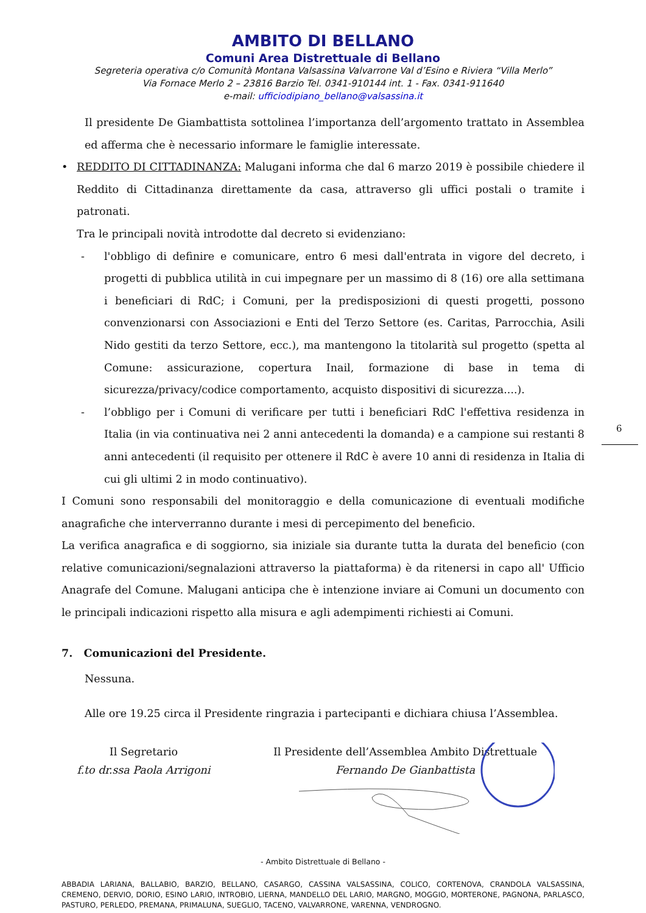AMBITO DI BELLANO
Comuni Area Distrettuale di Bellano
Segreteria operativa c/o Comunità Montana Valsassina Valvarrone Val d’Esino e Riviera “Villa Merlo”
Via Fornace Merlo 2 – 23816 Barzio Tel. 0341-910144 int. 1 - Fax. 0341-911640
e-mail: ufficiodipiano_bellano@valsassina.it
Il presidente De Giambattista sottolinea l’importanza dell’argomento trattato in Assemblea ed afferma che è necessario informare le famiglie interessate.
• REDDITO DI CITTADINANZA: Malugani informa che dal 6 marzo 2019 è possibile chiedere il Reddito di Cittadinanza direttamente da casa, attraverso gli uffici postali o tramite i patronati.
Tra le principali novità introdotte dal decreto si evidenziano:
- l'obbligo di definire e comunicare, entro 6 mesi dall'entrata in vigore del decreto, i progetti di pubblica utilità in cui impegnare per un massimo di 8 (16) ore alla settimana i beneficiari di RdC; i Comuni, per la predisposizioni di questi progetti, possono convenzionarsi con Associazioni e Enti del Terzo Settore (es. Caritas, Parrocchia, Asili Nido gestiti da terzo Settore, ecc.), ma mantengono la titolarità sul progetto (spetta al Comune: assicurazione, copertura Inail, formazione di base in tema di sicurezza/privacy/codice comportamento, acquisto dispositivi di sicurezza....).
- l’obbligo per i Comuni di verificare per tutti i beneficiari RdC l'effettiva residenza in Italia (in via continuativa nei 2 anni antecedenti la domanda) e a campione sui restanti 8 anni antecedenti (il requisito per ottenere il RdC è avere 10 anni di residenza in Italia di cui gli ultimi 2 in modo continuativo).
I Comuni sono responsabili del monitoraggio e della comunicazione di eventuali modifiche anagrafiche che interverranno durante i mesi di percepimento del beneficio.
La verifica anagrafica e di soggiorno, sia iniziale sia durante tutta la durata del beneficio (con relative comunicazioni/segnalazioni attraverso la piattaforma) è da ritenersi in capo all' Ufficio Anagrafe del Comune. Malugani anticipa che è intenzione inviare ai Comuni un documento con le principali indicazioni rispetto alla misura e agli adempimenti richiesti ai Comuni.
7. Comunicazioni del Presidente.
Nessuna.
Alle ore 19.25 circa il Presidente ringrazia i partecipanti e dichiara chiusa l’Assemblea.
Il Segretario
f.to dr.ssa Paola Arrigoni
Il Presidente dell’Assemblea Ambito Distrettuale
Fernando De Gianbattista
6
- Ambito Distrettuale di Bellano -
ABBADIA LARIANA, BALLABIO, BARZIO, BELLANO, CASARGO, CASSINA VALSASSINA, COLICO, CORTENOVA, CRANDOLA VALSASSINA, CREMENO, DERVIO, DORIO, ESINO LARIO, INTROBIO, LIERNA, MANDELLO DEL LARIO, MARGNO, MOGGIO, MORTERONE, PAGNONA, PARLASCO, PASTURO, PERLEDO, PREMANA, PRIMALUNA, SUEGLIO, TACENO, VALVARRONE, VARENNA, VENDROGNO.